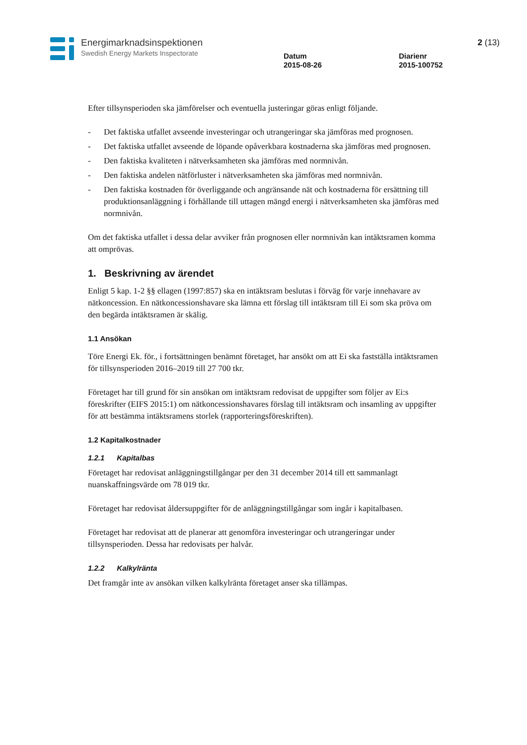Energimarknadsinspektionen
Swedish Energy Markets Inspectorate
Datum
2015-08-26
Diarienr
2015-100752
2 (13)
Efter tillsynsperioden ska jämförelser och eventuella justeringar göras enligt följande.
- Det faktiska utfallet avseende investeringar och utrangeringar ska jämföras med prognosen.
- Det faktiska utfallet avseende de löpande opåverkbara kostnaderna ska jämföras med prognosen.
- Den faktiska kvaliteten i nätverksamheten ska jämföras med normnivån.
- Den faktiska andelen nätförluster i nätverksamheten ska jämföras med normnivån.
- Den faktiska kostnaden för överliggande och angränsande nät och kostnaderna för ersättning till produktionsanläggning i förhållande till uttagen mängd energi i nätverksamheten ska jämföras med normnivån.
Om det faktiska utfallet i dessa delar avviker från prognosen eller normnivån kan intäktsramen komma att omprövas.
1. Beskrivning av ärendet
Enligt 5 kap. 1-2 §§ ellagen (1997:857) ska en intäktsram beslutas i förväg för varje innehavare av nätkoncession. En nätkoncessionshavare ska lämna ett förslag till intäktsram till Ei som ska pröva om den begärda intäktsramen är skälig.
1.1 Ansökan
Töre Energi Ek. för., i fortsättningen benämnt företaget, har ansökt om att Ei ska fastställa intäktsramen för tillsynsperioden 2016–2019 till 27 700 tkr.
Företaget har till grund för sin ansökan om intäktsram redovisat de uppgifter som följer av Ei:s föreskrifter (EIFS 2015:1) om nätkoncessionshavares förslag till intäktsram och insamling av uppgifter för att bestämma intäktsramens storlek (rapporteringsföreskriften).
1.2 Kapitalkostnader
1.2.1 Kapitalbas
Företaget har redovisat anläggningstillgångar per den 31 december 2014 till ett sammanlagt nuanskaffningsvärde om 78 019 tkr.
Företaget har redovisat åldersuppgifter för de anläggningstillgångar som ingår i kapitalbasen.
Företaget har redovisat att de planerar att genomföra investeringar och utrangeringar under tillsynsperioden. Dessa har redovisats per halvår.
1.2.2 Kalkylränta
Det framgår inte av ansökan vilken kalkylränta företaget anser ska tillämpas.